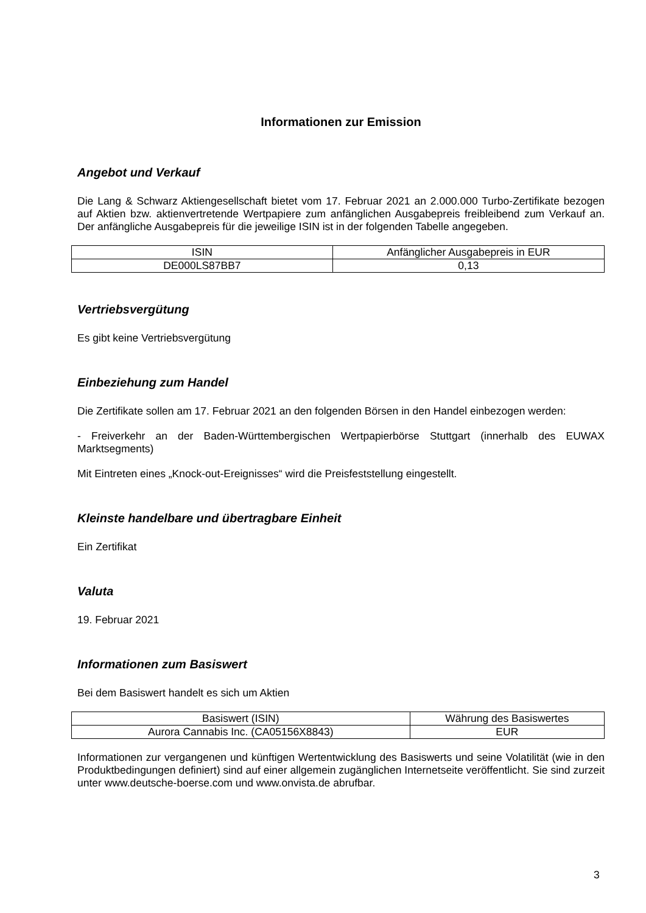Informationen zur Emission
Angebot und Verkauf
Die Lang & Schwarz Aktiengesellschaft bietet vom 17. Februar 2021 an 2.000.000 Turbo-Zertifikate bezogen auf Aktien bzw. aktienvertretende Wertpapiere zum anfänglichen Ausgabepreis freibleibend zum Verkauf an. Der anfängliche Ausgabepreis für die jeweilige ISIN ist in der folgenden Tabelle angegeben.
| ISIN | Anfänglicher Ausgabepreis in EUR |
| DE000LS87BB7 | 0,13 |
Vertriebsvergütung
Es gibt keine Vertriebsvergütung
Einbeziehung zum Handel
Die Zertifikate sollen am 17. Februar 2021 an den folgenden Börsen in den Handel einbezogen werden:
- Freiverkehr an der Baden-Württembergischen Wertpapierbörse Stuttgart (innerhalb des EUWAX Marktsegments)
Mit Eintreten eines „Knock-out-Ereignisses“ wird die Preisfeststellung eingestellt.
Kleinste handelbare und übertragbare Einheit
Ein Zertifikat
Valuta
19. Februar 2021
Informationen zum Basiswert
Bei dem Basiswert handelt es sich um Aktien
| Basiswert (ISIN) | Währung des Basiswertes |
| Aurora Cannabis Inc. (CA05156X8843) | EUR |
Informationen zur vergangenen und künftigen Wertentwicklung des Basiswerts und seine Volatilität (wie in den Produktbedingungen definiert) sind auf einer allgemein zugänglichen Internetseite veröffentlicht. Sie sind zurzeit unter www.deutsche-boerse.com und www.onvista.de abrufbar.
3